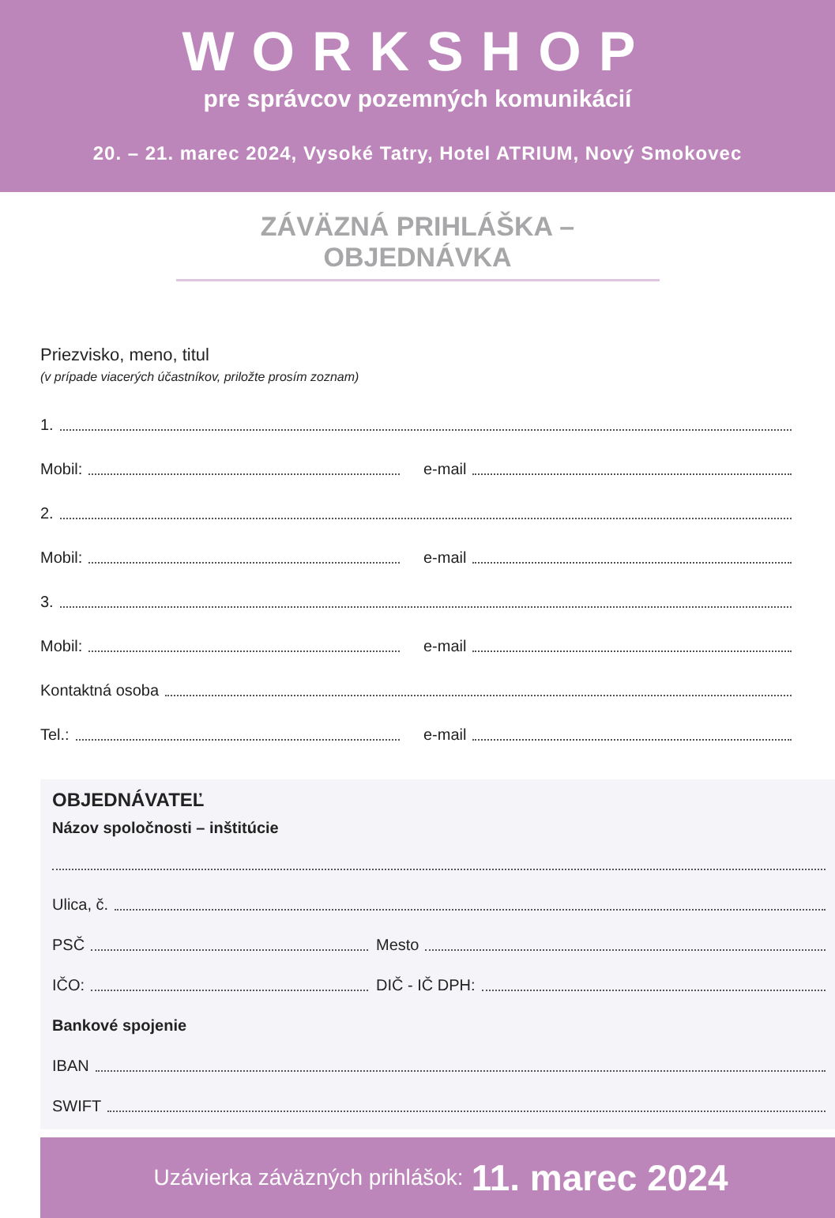WORKSHOP
pre správcov pozemných komunikácií
20. – 21. marec 2024, Vysoké Tatry, Hotel ATRIUM, Nový Smokovec
ZÁVÄZNÁ PRIHLÁŠKA – OBJEDNÁVKA
Priezvisko, meno, titul
(v prípade viacerých účastníkov, priložte prosím zoznam)
1.
Mobil:
e-mail
2.
Mobil:
e-mail
3.
Mobil:
e-mail
Kontaktná osoba
Tel.:
e-mail
OBJEDNÁVATEĽ
Názov spoločnosti – inštitúcie
Ulica, č.
PSČ
Mesto
IČO:
DIČ - IČ DPH:
Bankové spojenie
IBAN
SWIFT
Uzávierka záväzných prihlášok: 11. marec 2024